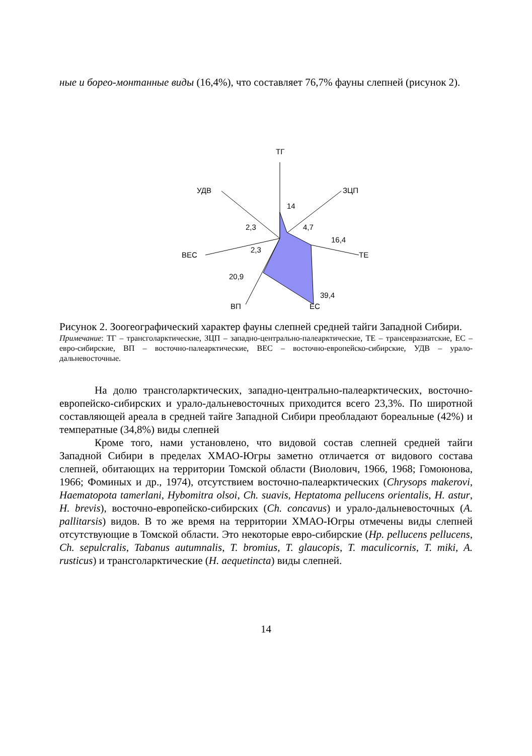ные и борео-монтанные виды (16,4%), что составляет 76,7% фауны слепней (рисунок 2).
ТГ
ЗЦП
ТЕ
ЕС
ВП
ВЕС
УДВ
14
4,7
16,4
39,4
20,9
2,3
2,3
Рисунок 2. Зоогеографический характер фауны слепней средней тайги Западной Сибири.
Примечание: ТГ – трансголарктические, ЗЦП – западно-центрально-палеарктические, ТЕ – трансевразиатские, ЕС – евро-сибирские, ВП – восточно-палеарктические, ВЕС – восточно-европейско-сибирские, УДВ – урало-дальневосточные.
На долю трансголарктических, западно-центрально-палеарктических, восточно-европейско-сибирских и урало-дальневосточных приходится всего 23,3%. По широтной составляющей ареала в средней тайге Западной Сибири преобладают бореальные (42%) и температные (34,8%) виды слепней
Кроме того, нами установлено, что видовой состав слепней средней тайги Западной Сибири в пределах ХМАО-Югры заметно отличается от видового состава слепней, обитающих на территории Томской области (Виолович, 1966, 1968; Гомоюнова, 1966; Фоминых и др., 1974), отсутствием восточно-палеарктических (Chrysops makerovi, Haematopota tamerlani, Hybomitra olsoi, Ch. suavis, Heptatoma pellucens orientalis, H. astur, H. brevis), восточно-европейско-сибирских (Ch. concavus) и урало-дальневосточных (A. pallitarsis) видов. В то же время на территории ХМАО-Югры отмечены виды слепней отсутствующие в Томской области. Это некоторые евро-сибирские (Hp. pellucens pellucens, Ch. sepulcralis, Tabanus autumnalis, T. bromius, T. glaucopis, T. maculicornis, T. miki, A. rusticus) и трансголарктические (H. aequetincta) виды слепней.
14